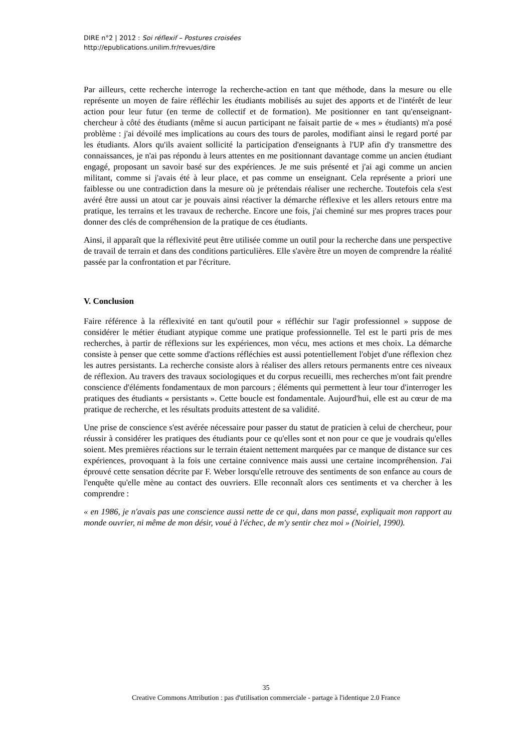DIRE n°2 | 2012 : Soi réflexif – Postures croisées
http://epublications.unilim.fr/revues/dire
Par ailleurs, cette recherche interroge la recherche-action en tant que méthode, dans la mesure ou elle représente un moyen de faire réfléchir les étudiants mobilisés au sujet des apports et de l'intérêt de leur action pour leur futur (en terme de collectif et de formation). Me positionner en tant qu'enseignant-chercheur à côté des étudiants (même si aucun participant ne faisait partie de « mes » étudiants) m'a posé problème : j'ai dévoilé mes implications au cours des tours de paroles, modifiant ainsi le regard porté par les étudiants. Alors qu'ils avaient sollicité la participation d'enseignants à l'UP afin d'y transmettre des connaissances, je n'ai pas répondu à leurs attentes en me positionnant davantage comme un ancien étudiant engagé, proposant un savoir basé sur des expériences. Je me suis présenté et j'ai agi comme un ancien militant, comme si j'avais été à leur place, et pas comme un enseignant. Cela représente a priori une faiblesse ou une contradiction dans la mesure où je prétendais réaliser une recherche. Toutefois cela s'est avéré être aussi un atout car je pouvais ainsi réactiver la démarche réflexive et les allers retours entre ma pratique, les terrains et les travaux de recherche. Encore une fois, j'ai cheminé sur mes propres traces pour donner des clés de compréhension de la pratique de ces étudiants.
Ainsi, il apparaît que la réflexivité peut être utilisée comme un outil pour la recherche dans une perspective de travail de terrain et dans des conditions particulières. Elle s'avère être un moyen de comprendre la réalité passée par la confrontation et par l'écriture.
V. Conclusion
Faire référence à la réflexivité en tant qu'outil pour « réfléchir sur l'agir professionnel » suppose de considérer le métier étudiant atypique comme une pratique professionnelle. Tel est le parti pris de mes recherches, à partir de réflexions sur les expériences, mon vécu, mes actions et mes choix. La démarche consiste à penser que cette somme d'actions réfléchies est aussi potentiellement l'objet d'une réflexion chez les autres persistants. La recherche consiste alors à réaliser des allers retours permanents entre ces niveaux de réflexion. Au travers des travaux sociologiques et du corpus recueilli, mes recherches m'ont fait prendre conscience d'éléments fondamentaux de mon parcours ; éléments qui permettent à leur tour d'interroger les pratiques des étudiants « persistants ». Cette boucle est fondamentale. Aujourd'hui, elle est au cœur de ma pratique de recherche, et les résultats produits attestent de sa validité.
Une prise de conscience s'est avérée nécessaire pour passer du statut de praticien à celui de chercheur, pour réussir à considérer les pratiques des étudiants pour ce qu'elles sont et non pour ce que je voudrais qu'elles soient. Mes premières réactions sur le terrain étaient nettement marquées par ce manque de distance sur ces expériences, provoquant à la fois une certaine connivence mais aussi une certaine incompréhension. J'ai éprouvé cette sensation décrite par F. Weber lorsqu'elle retrouve des sentiments de son enfance au cours de l'enquête qu'elle mène au contact des ouvriers. Elle reconnaît alors ces sentiments et va chercher à les comprendre :
« en 1986, je n'avais pas une conscience aussi nette de ce qui, dans mon passé, expliquait mon rapport au monde ouvrier, ni même de mon désir, voué à l'échec, de m'y sentir chez moi » (Noiriel, 1990).
35
Creative Commons Attribution : pas d'utilisation commerciale - partage à l'identique 2.0 France